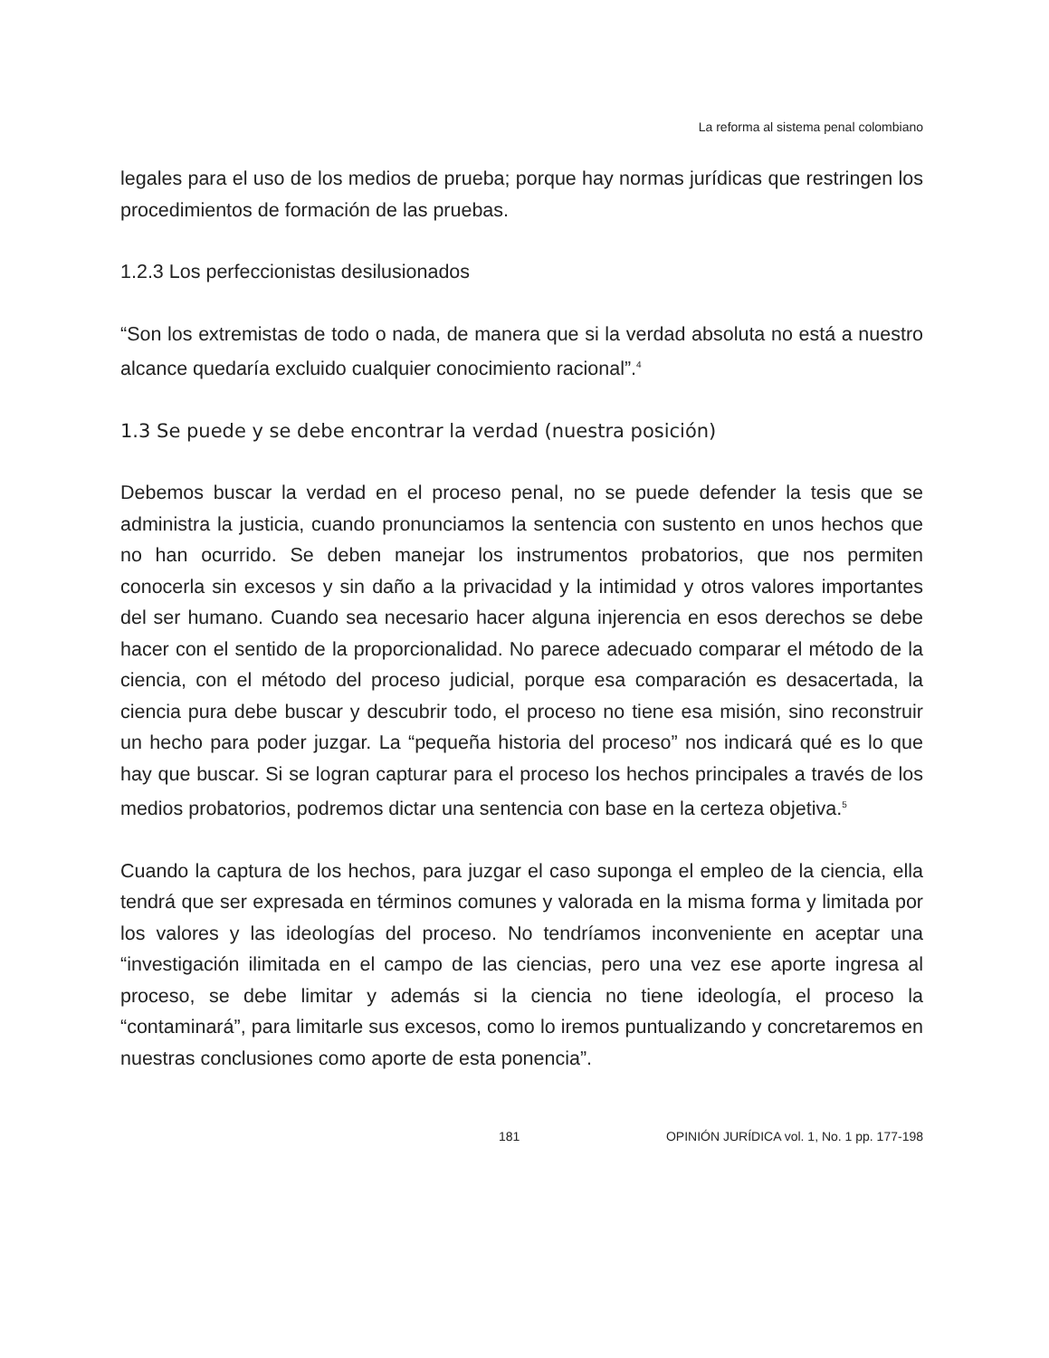La reforma al sistema penal colombiano
legales para el uso de los medios de prueba; porque hay normas jurídicas que restringen los procedimientos de formación de las pruebas.
1.2.3 Los perfeccionistas desilusionados
“Son los extremistas de todo o nada, de manera que si la verdad absoluta no está a nuestro alcance quedaría excluido cualquier conocimiento racional”.<sup>4</sup>
1.3 Se puede y se debe encontrar la verdad (nuestra posición)
Debemos buscar la verdad en el proceso penal, no se puede defender la tesis que se administra la justicia, cuando pronunciamos la sentencia con sustento en unos hechos que no han ocurrido. Se deben manejar los instrumentos probatorios, que nos permiten conocerla sin excesos y sin daño a la privacidad y la intimidad y otros valores importantes del ser humano. Cuando sea necesario hacer alguna injerencia en esos derechos se debe hacer con el sentido de la proporcionalidad. No parece adecuado comparar el método de la ciencia, con el método del proceso judicial, porque esa comparación es desacertada, la ciencia pura debe buscar y descubrir todo, el proceso no tiene esa misión, sino reconstruir un hecho para poder juzgar. La “pequeña historia del proceso” nos indicará qué es lo que hay que buscar. Si se logran capturar para el proceso los hechos principales a través de los medios probatorios, podremos dictar una sentencia con base en la certeza objetiva.<sup>5</sup>
Cuando la captura de los hechos, para juzgar el caso suponga el empleo de la ciencia, ella tendrá que ser expresada en términos comunes y valorada en la misma forma y limitada por los valores y las ideologías del proceso. No tendríamos inconveniente en aceptar una “investigación ilimitada en el campo de las ciencias, pero una vez ese aporte ingresa al proceso, se debe limitar y además si la ciencia no tiene ideología, el proceso la “contaminará”, para limitarle sus excesos, como lo iremos puntualizando y concretaremos en nuestras conclusiones como aporte de esta ponencia”.
181 OPINIÓN JURÍDICA vol. 1, No. 1 pp. 177-198